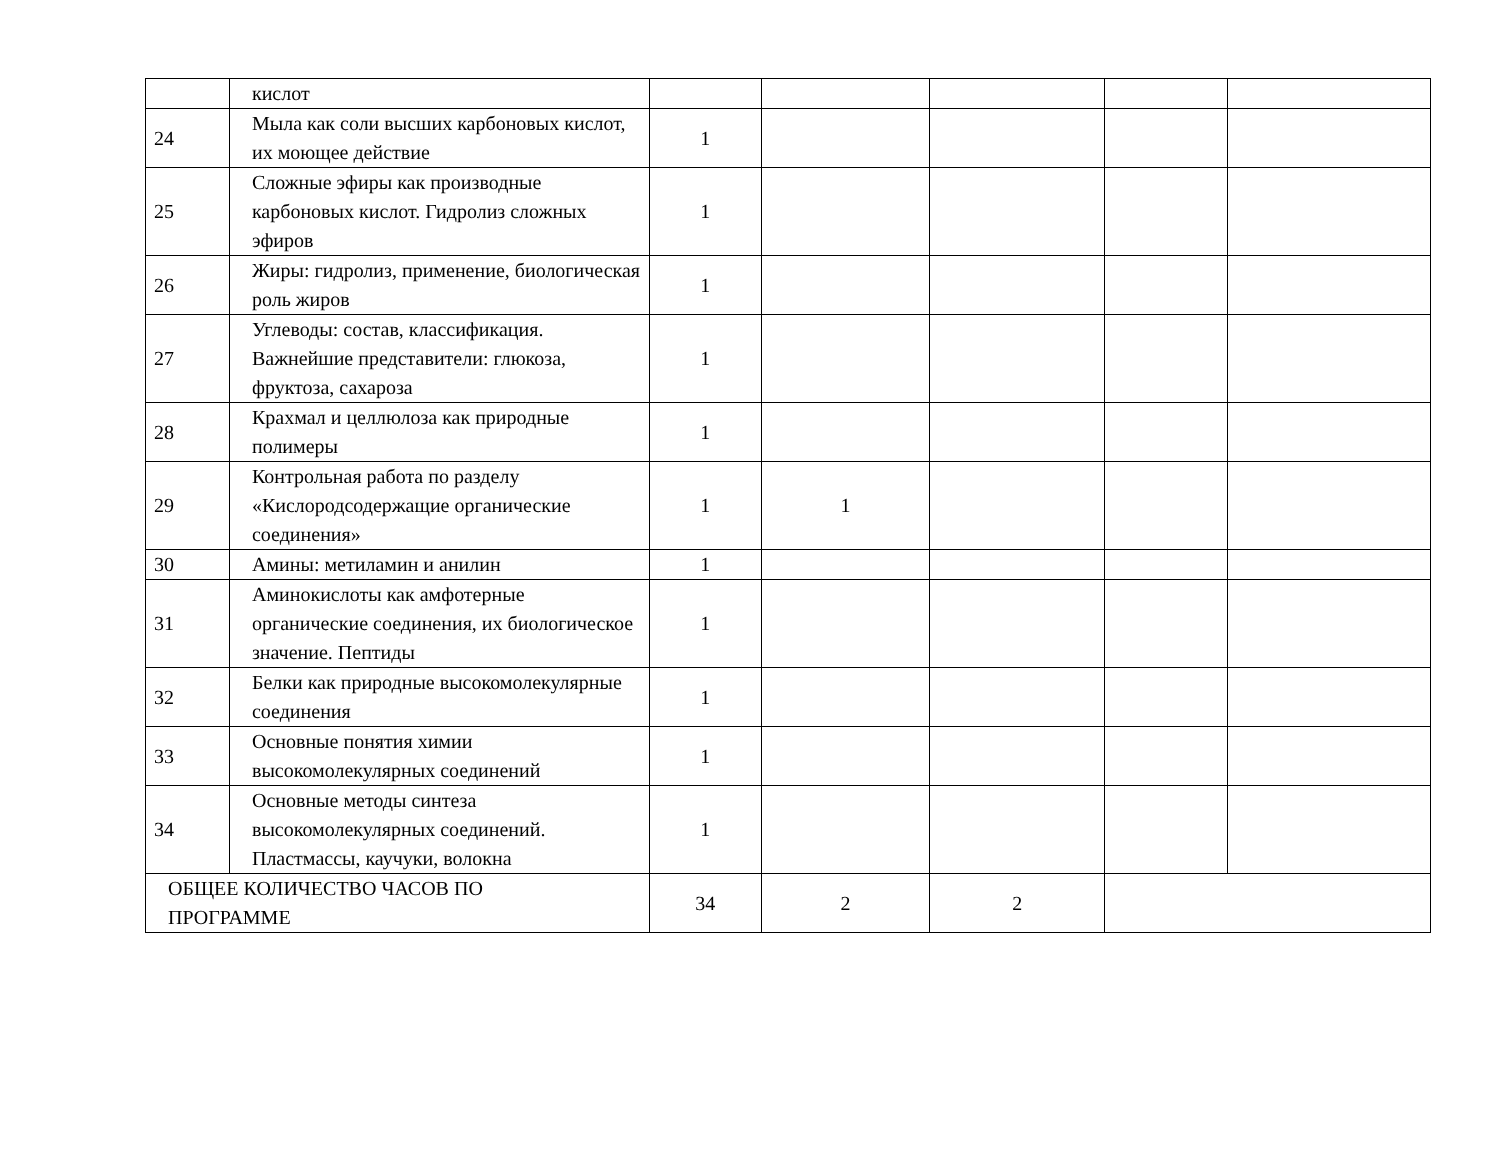| | кислот | | | | | |
| 24 | Мыла как соли высших карбоновых кислот, их моющее действие | 1 | | | | |
| 25 | Сложные эфиры как производные карбоновых кислот. Гидролиз сложных эфиров | 1 | | | | |
| 26 | Жиры: гидролиз, применение, биологическая роль жиров | 1 | | | | |
| 27 | Углеводы: состав, классификация. Важнейшие представители: глюкоза, фруктоза, сахароза | 1 | | | | |
| 28 | Крахмал и целлюлоза как природные полимеры | 1 | | | | |
| 29 | Контрольная работа по разделу «Кислородсодержащие органические соединения» | 1 | 1 | | | |
| 30 | Амины: метиламин и анилин | 1 | | | | |
| 31 | Аминокислоты как амфотерные органические соединения, их биологическое значение. Пептиды | 1 | | | | |
| 32 | Белки как природные высокомолекулярные соединения | 1 | | | | |
| 33 | Основные понятия химии высокомолекулярных соединений | 1 | | | | |
| 34 | Основные методы синтеза высокомолекулярных соединений. Пластмассы, каучуки, волокна | 1 | | | | |
| ОБЩЕЕ КОЛИЧЕСТВО ЧАСОВ ПО ПРОГРАММЕ | | 34 | 2 | 2 | | |